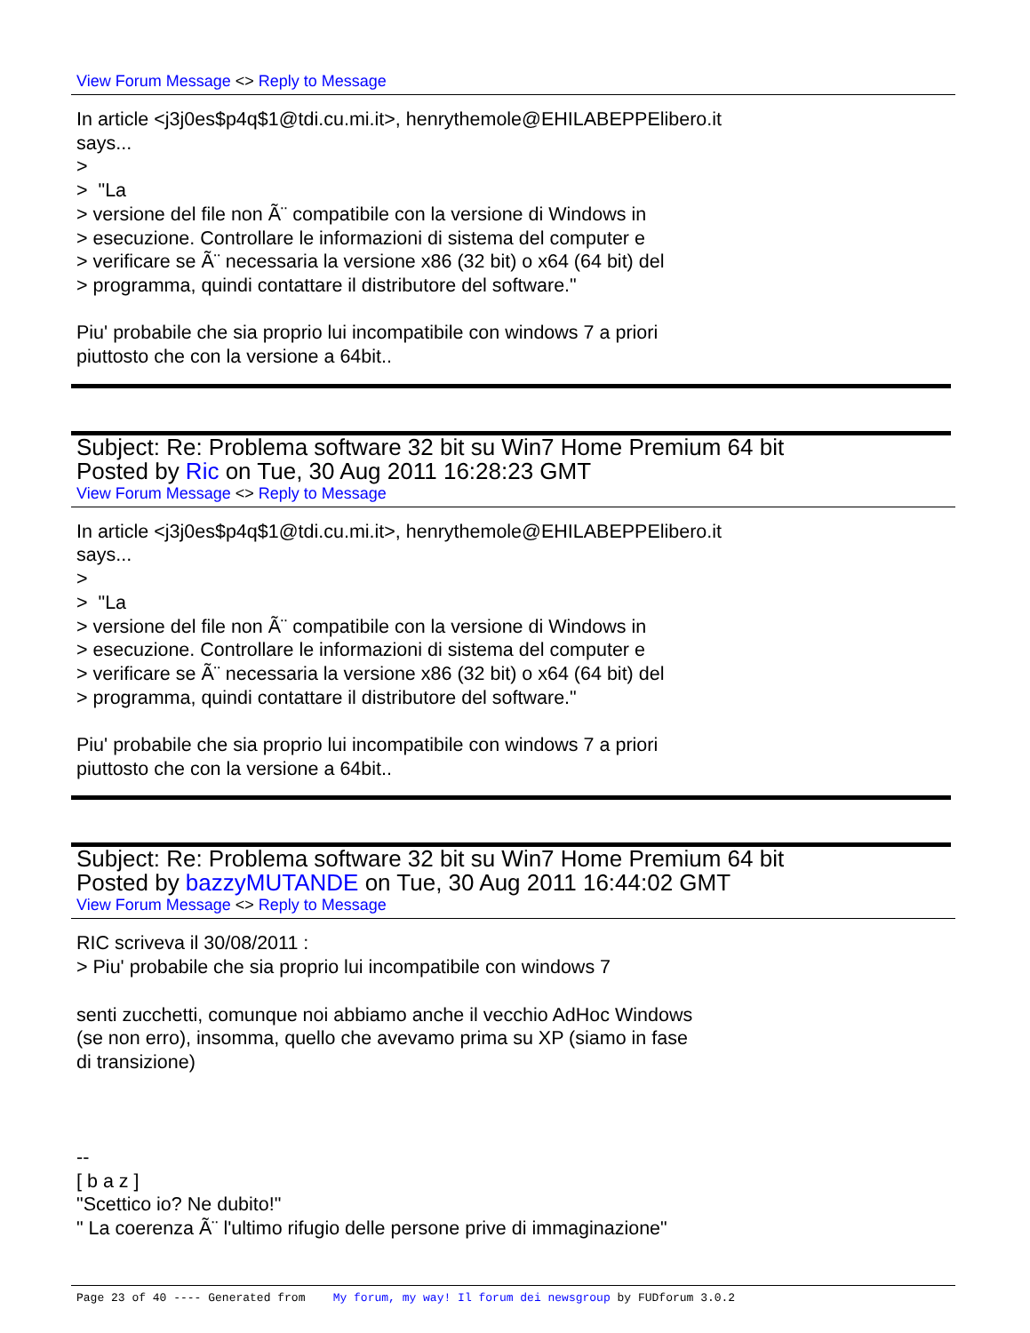View Forum Message <> Reply to Message
In article <j3j0es$p4q$1@tdi.cu.mi.it>, henrythemole@EHILABEPPElibero.it
says...
>
> "La
> versione del file non Ã¨ compatibile con la versione di Windows in
> esecuzione. Controllare le informazioni di sistema del computer e
> verificare se Ã¨ necessaria la versione x86 (32 bit) o x64 (64 bit) del
> programma, quindi contattare il distributore del software."
Piu' probabile che sia proprio lui incompatibile con windows 7 a priori
piuttosto che con la versione a 64bit..
Subject: Re: Problema software 32 bit su Win7 Home Premium 64 bit
Posted by Ric on Tue, 30 Aug 2011 16:28:23 GMT
View Forum Message <> Reply to Message
In article <j3j0es$p4q$1@tdi.cu.mi.it>, henrythemole@EHILABEPPElibero.it
says...
>
> "La
> versione del file non Ã¨ compatibile con la versione di Windows in
> esecuzione. Controllare le informazioni di sistema del computer e
> verificare se Ã¨ necessaria la versione x86 (32 bit) o x64 (64 bit) del
> programma, quindi contattare il distributore del software."
Piu' probabile che sia proprio lui incompatibile con windows 7 a priori
piuttosto che con la versione a 64bit..
Subject: Re: Problema software 32 bit su Win7 Home Premium 64 bit
Posted by bazzyMUTANDE on Tue, 30 Aug 2011 16:44:02 GMT
View Forum Message <> Reply to Message
RIC scriveva il 30/08/2011 :
> Piu' probabile che sia proprio lui incompatibile con windows 7
senti zucchetti, comunque noi abbiamo anche il vecchio AdHoc Windows
(se non erro), insomma, quello che avevamo prima su XP (siamo in fase
di transizione)
--
[ b a z ]
"Scettico io? Ne dubito!"
" La coerenza Ã¨ l'ultimo rifugio delle persone prive di immaginazione"
Page 23 of 40 ---- Generated from My forum, my way! Il forum dei newsgroup by FUDforum 3.0.2